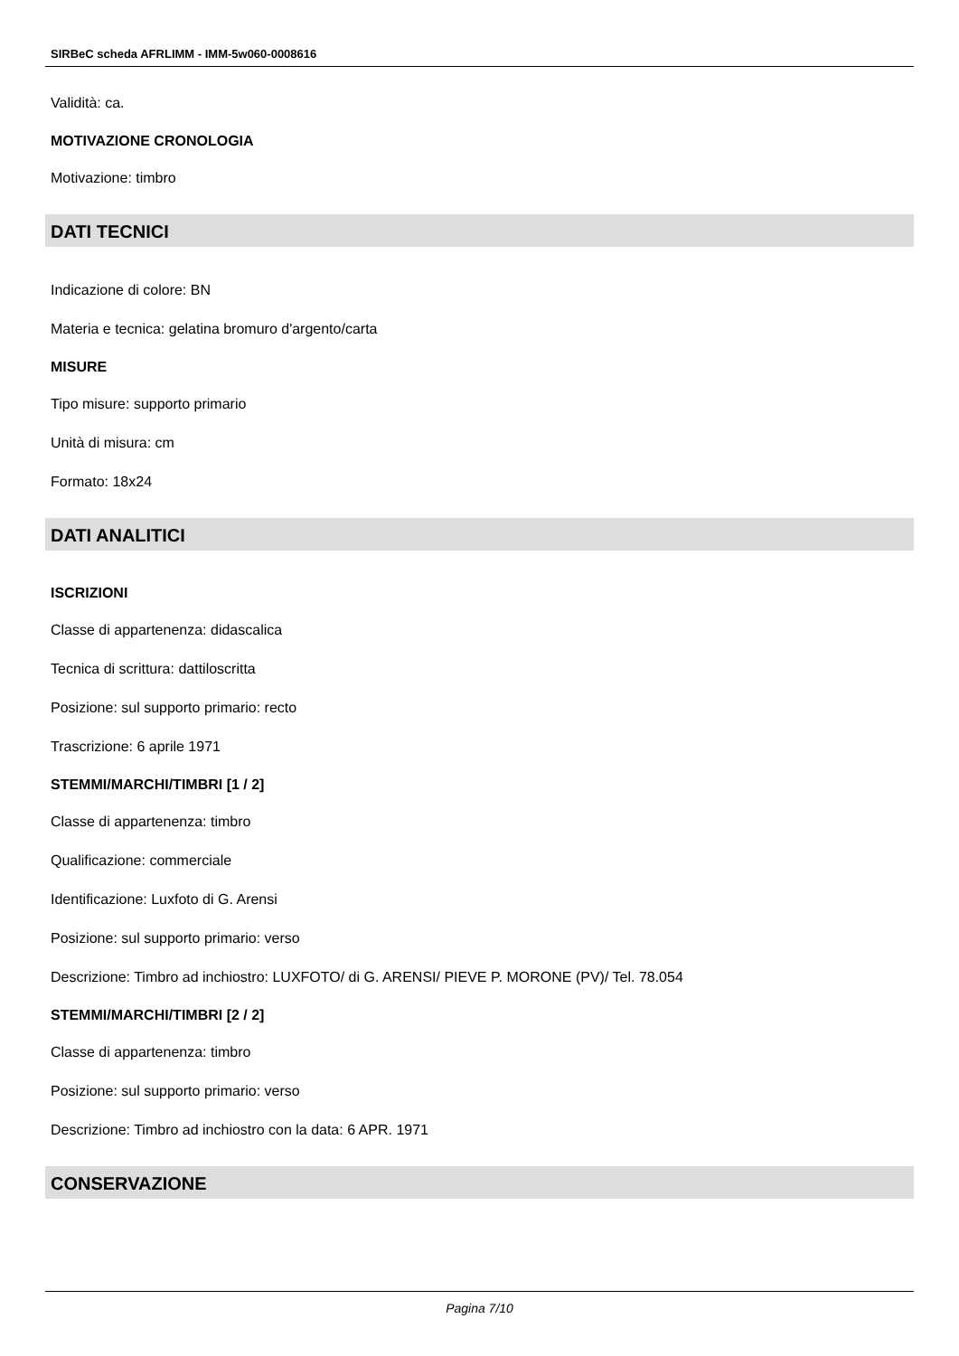SIRBeC scheda AFRLIMM - IMM-5w060-0008616
Validità: ca.
MOTIVAZIONE CRONOLOGIA
Motivazione: timbro
DATI TECNICI
Indicazione di colore: BN
Materia e tecnica: gelatina bromuro d'argento/carta
MISURE
Tipo misure: supporto primario
Unità di misura: cm
Formato: 18x24
DATI ANALITICI
ISCRIZIONI
Classe di appartenenza: didascalica
Tecnica di scrittura: dattiloscritta
Posizione: sul supporto primario: recto
Trascrizione: 6 aprile 1971
STEMMI/MARCHI/TIMBRI [1 / 2]
Classe di appartenenza: timbro
Qualificazione: commerciale
Identificazione: Luxfoto di G. Arensi
Posizione: sul supporto primario: verso
Descrizione: Timbro ad inchiostro: LUXFOTO/ di G. ARENSI/ PIEVE P. MORONE (PV)/ Tel. 78.054
STEMMI/MARCHI/TIMBRI [2 / 2]
Classe di appartenenza: timbro
Posizione: sul supporto primario: verso
Descrizione: Timbro ad inchiostro con la data: 6 APR. 1971
CONSERVAZIONE
Pagina 7/10